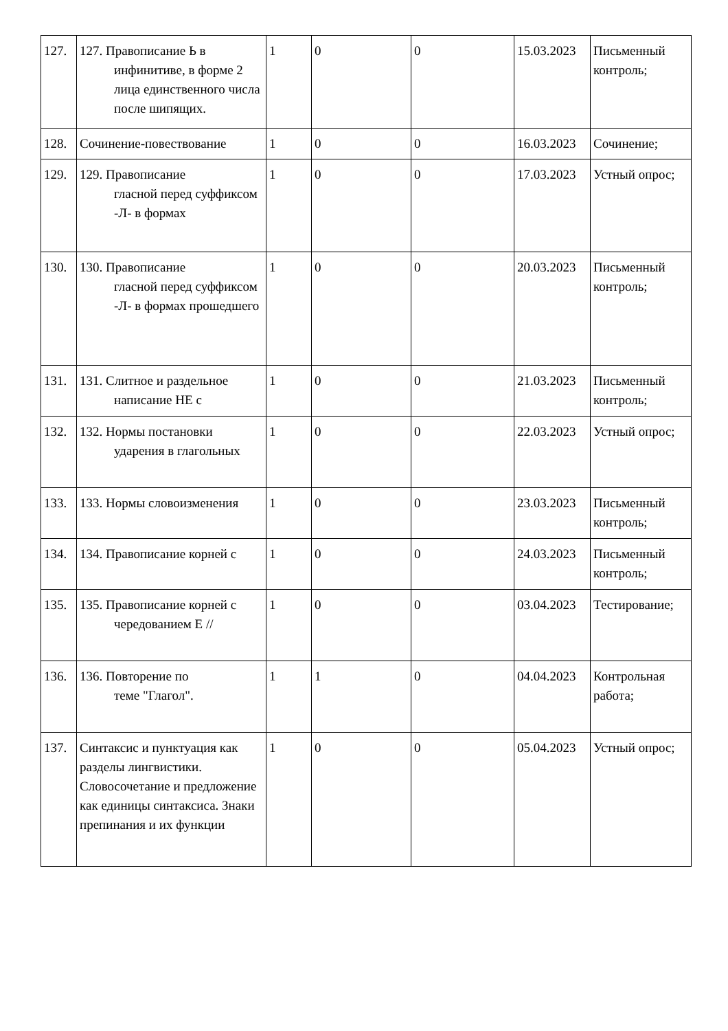| 127. | 127. Правописание Ь в инфинитиве, в форме 2 лица единственного числа после шипящих. | 1 | 0 | 0 | 15.03.2023 | Письменный контроль; |
| 128. | Сочинение-повествование | 1 | 0 | 0 | 16.03.2023 | Сочинение; |
| 129. | 129. Правописание гласной перед суффиксом -Л- в формах | 1 | 0 | 0 | 17.03.2023 | Устный опрос; |
| 130. | 130. Правописание гласной перед суффиксом -Л- в формах прошедшего | 1 | 0 | 0 | 20.03.2023 | Письменный контроль; |
| 131. | 131. Слитное и раздельное написание НЕ с | 1 | 0 | 0 | 21.03.2023 | Письменный контроль; |
| 132. | 132. Нормы постановки ударения в глагольных | 1 | 0 | 0 | 22.03.2023 | Устный опрос; |
| 133. | 133. Нормы словоизменения | 1 | 0 | 0 | 23.03.2023 | Письменный контроль; |
| 134. | 134. Правописание корней с | 1 | 0 | 0 | 24.03.2023 | Письменный контроль; |
| 135. | 135. Правописание корней с чередованием Е // | 1 | 0 | 0 | 03.04.2023 | Тестирование; |
| 136. | 136. Повторение по теме "Глагол". | 1 | 1 | 0 | 04.04.2023 | Контрольная работа; |
| 137. | Синтаксис и пунктуация как разделы лингвистики. Словосочетание и предложение как единицы синтаксиса. Знаки препинания и их функции | 1 | 0 | 0 | 05.04.2023 | Устный опрос; |